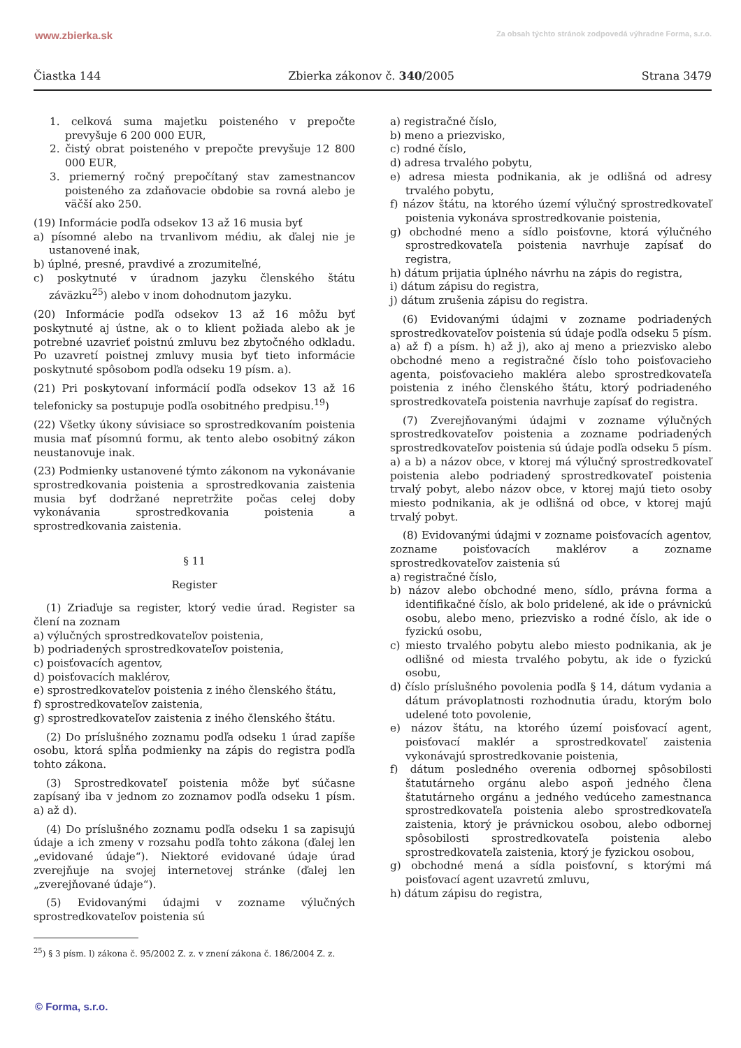www.zbierka.sk Za obsah týchto stránok zodpovedá výhradne Forma, s.r.o.
Čiastka 144 Zbierka zákonov č. 340/2005 Strana 3479
1. celková suma majetku poisteného v prepočte prevyšuje 6 200 000 EUR,
2. čistý obrat poisteného v prepočte prevyšuje 12 800 000 EUR,
3. priemerný ročný prepočítaný stav zamestnancov poisteného za zdaňovacie obdobie sa rovná alebo je väčší ako 250.
(19) Informácie podľa odsekov 13 až 16 musia byť
a) písomné alebo na trvanlivom médiu, ak ďalej nie je ustanovené inak,
b) úplné, presné, pravdivé a zrozumiteľné,
c) poskytnuté v úradnom jazyku členského štátu záväzku<sup>25</sup>) alebo v inom dohodnutom jazyku.
(20) Informácie podľa odsekov 13 až 16 môžu byť poskytnuté aj ústne, ak o to klient požiada alebo ak je potrebné uzavrieť poistnú zmluvu bez zbytočného odkladu. Po uzavretí poistnej zmluvy musia byť tieto informácie poskytnuté spôsobom podľa odseku 19 písm. a).
(21) Pri poskytovaní informácií podľa odsekov 13 až 16 telefonicky sa postupuje podľa osobitného predpisu.<sup>19</sup>)
(22) Všetky úkony súvisiace so sprostredkovaním poistenia musia mať písomnú formu, ak tento alebo osobitný zákon neustanovuje inak.
(23) Podmienky ustanovené týmto zákonom na vykonávanie sprostredkovania poistenia a sprostredkovania zaistenia musia byť dodržané nepretržite počas celej doby vykonávania sprostredkovania poistenia a sprostredkovania zaistenia.
§ 11
Register
(1) Zriaďuje sa register, ktorý vedie úrad. Register sa člení na zoznam
a) výlučných sprostredkovateľov poistenia,
b) podriadených sprostredkovateľov poistenia,
c) poisťovacích agentov,
d) poisťovacích maklérov,
e) sprostredkovateľov poistenia z iného členského štátu,
f) sprostredkovateľov zaistenia,
g) sprostredkovateľov zaistenia z iného členského štátu.
(2) Do príslušného zoznamu podľa odseku 1 úrad zapíše osobu, ktorá spĺňa podmienky na zápis do registra podľa tohto zákona.
(3) Sprostredkovateľ poistenia môže byť súčasne zapísaný iba v jednom zo zoznamov podľa odseku 1 písm. a) až d).
(4) Do príslušného zoznamu podľa odseku 1 sa zapisujú údaje a ich zmeny v rozsahu podľa tohto zákona (ďalej len „evidované údaje“). Niektoré evidované údaje úrad zverejňuje na svojej internetovej stránke (ďalej len „zverejňované údaje“).
(5) Evidovanými údajmi v zozname výlučných sprostredkovateľov poistenia sú
a) registračné číslo,
b) meno a priezvisko,
c) rodné číslo,
d) adresa trvalého pobytu,
e) adresa miesta podnikania, ak je odlišná od adresy trvalého pobytu,
f) názov štátu, na ktorého území výlučný sprostredkovateľ poistenia vykonáva sprostredkovanie poistenia,
g) obchodné meno a sídlo poisťovne, ktorá výlučného sprostredkovateľa poistenia navrhuje zapísať do registra,
h) dátum prijatia úplného návrhu na zápis do registra,
i) dátum zápisu do registra,
j) dátum zrušenia zápisu do registra.
(6) Evidovanými údajmi v zozname podriadených sprostredkovateľov poistenia sú údaje podľa odseku 5 písm. a) až f) a písm. h) až j), ako aj meno a priezvisko alebo obchodné meno a registračné číslo toho poisťovacieho agenta, poisťovacieho makléra alebo sprostredkovateľa poistenia z iného členského štátu, ktorý podriadeného sprostredkovateľa poistenia navrhuje zapísať do registra.
(7) Zverejňovanými údajmi v zozname výlučných sprostredkovateľov poistenia a zozname podriadených sprostredkovateľov poistenia sú údaje podľa odseku 5 písm. a) a b) a názov obce, v ktorej má výlučný sprostredkovateľ poistenia alebo podriadený sprostredkovateľ poistenia trvalý pobyt, alebo názov obce, v ktorej majú tieto osoby miesto podnikania, ak je odlišná od obce, v ktorej majú trvalý pobyt.
(8) Evidovanými údajmi v zozname poisťovacích agentov, zozname poisťovacích maklérov a zozname sprostredkovateľov zaistenia sú
a) registračné číslo,
b) názov alebo obchodné meno, sídlo, právna forma a identifikačné číslo, ak bolo pridelené, ak ide o právnickú osobu, alebo meno, priezvisko a rodné číslo, ak ide o fyzickú osobu,
c) miesto trvalého pobytu alebo miesto podnikania, ak je odlišné od miesta trvalého pobytu, ak ide o fyzickú osobu,
d) číslo príslušného povolenia podľa § 14, dátum vydania a dátum právoplatnosti rozhodnutia úradu, ktorým bolo udelené toto povolenie,
e) názov štátu, na ktorého území poisťovací agent, poisťovací maklér a sprostredkovateľ zaistenia vykonávajú sprostredkovanie poistenia,
f) dátum posledného overenia odbornej spôsobilosti štatutárneho orgánu alebo aspoň jedného člena štatutárneho orgánu a jedného vedúceho zamestnanca sprostredkovateľa poistenia alebo sprostredkovateľa zaistenia, ktorý je právnickou osobou, alebo odbornej spôsobilosti sprostredkovateľa poistenia alebo sprostredkovateľa zaistenia, ktorý je fyzickou osobou,
g) obchodné mená a sídla poisťovní, s ktorými má poisťovací agent uzavretú zmluvu,
h) dátum zápisu do registra,
<sup>25</sup>) § 3 písm. l) zákona č. 95/2002 Z. z. v znení zákona č. 186/2004 Z. z.
© Forma, s.r.o.